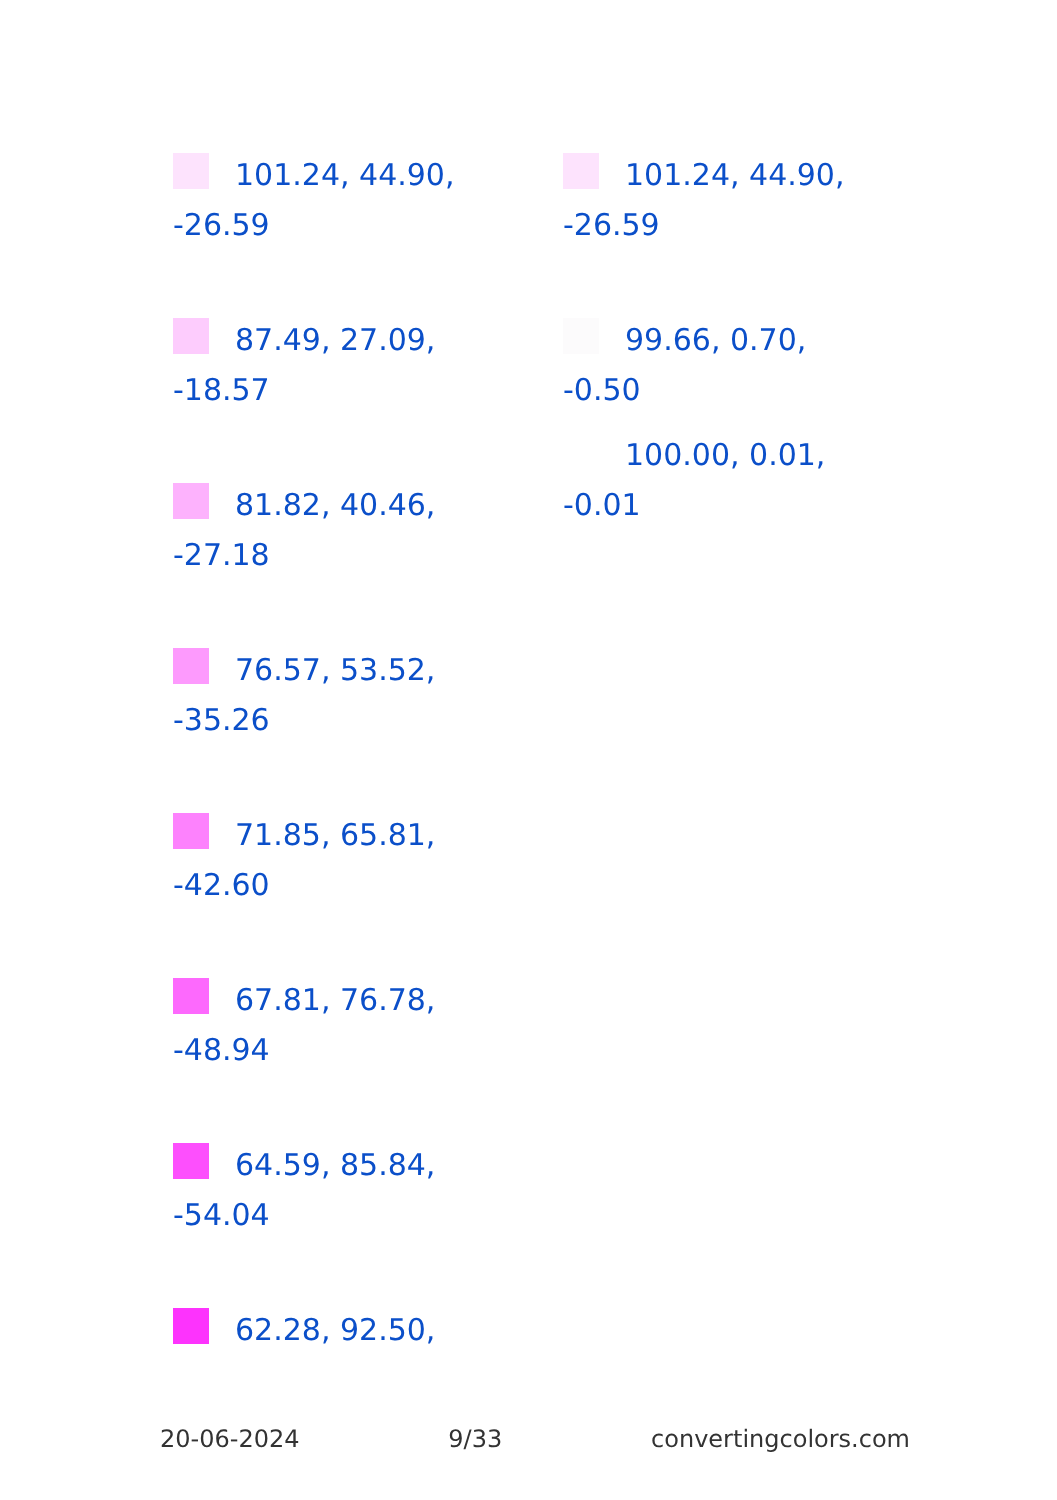101.24, 44.90, -26.59
87.49, 27.09, -18.57
81.82, 40.46, -27.18
76.57, 53.52, -35.26
71.85, 65.81, -42.60
67.81, 76.78, -48.94
64.59, 85.84, -54.04
62.28, 92.50,
101.24, 44.90, -26.59
99.66, 0.70, -0.50
100.00, 0.01, -0.01
20-06-2024 9/33 convertingcolors.com